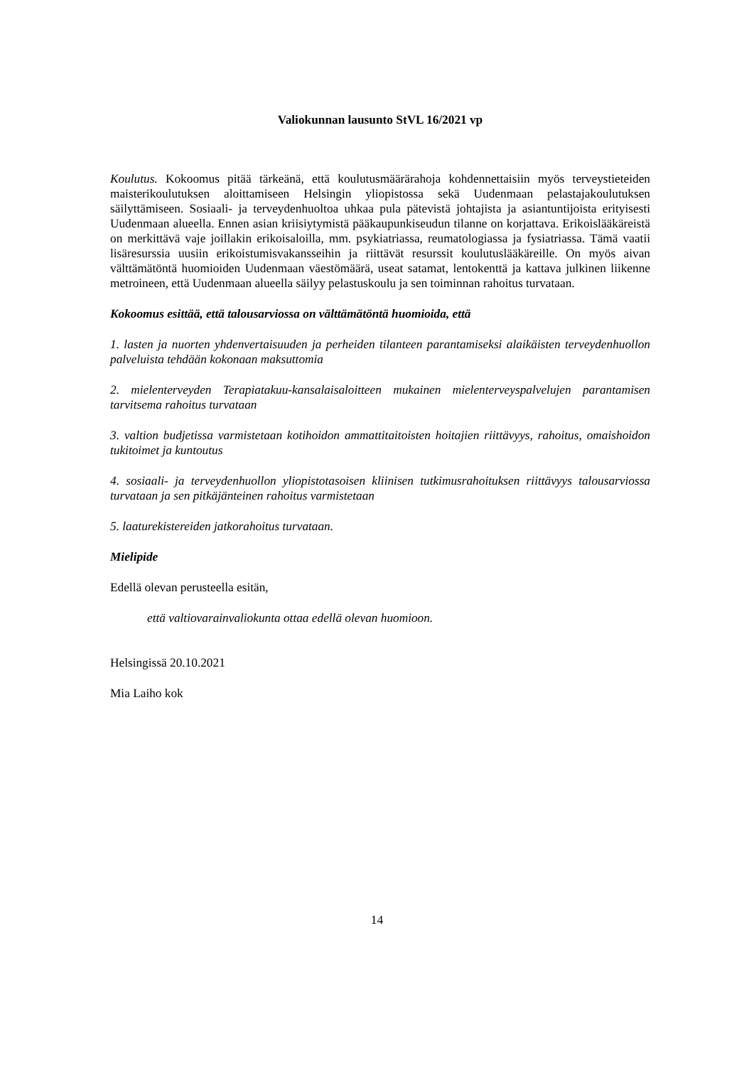Valiokunnan lausunto StVL 16/2021 vp
Koulutus. Kokoomus pitää tärkeänä, että koulutusmäärärahoja kohdennettaisiin myös terveystieteiden maisterikoulutuksen aloittamiseen Helsingin yliopistossa sekä Uudenmaan pelastajakoulutuksen säilyttämiseen. Sosiaali- ja terveydenhuoltoa uhkaa pula pätevistä johtajista ja asiantuntijoista erityisesti Uudenmaan alueella. Ennen asian kriisiytymistä pääkaupunkiseudun tilanne on korjattava. Erikoislääkäreistä on merkittävä vaje joillakin erikoisaloilla, mm. psykiatriassa, reumatologiassa ja fysiatriassa. Tämä vaatii lisäresurssia uusiin erikoistumisvakansseihin ja riittävät resurssit koulutuslääkäreille. On myös aivan välttämätöntä huomioiden Uudenmaan väestömäärä, useat satamat, lentokenttä ja kattava julkinen liikenne metroineen, että Uudenmaan alueella säilyy pelastuskoulu ja sen toiminnan rahoitus turvataan.
Kokoomus esittää, että talousarviossa on välttämätöntä huomioida, että
1. lasten ja nuorten yhdenvertaisuuden ja perheiden tilanteen parantamiseksi alaikäisten terveydenhuollon palveluista tehdään kokonaan maksuttomia
2. mielenterveyden Terapiatakuu-kansalaisaloitteen mukainen mielenterveyspalvelujen parantamisen tarvitsema rahoitus turvataan
3. valtion budjetissa varmistetaan kotihoidon ammattitaitoisten hoitajien riittävyys, rahoitus, omaishoidon tukitoimet ja kuntoutus
4. sosiaali- ja terveydenhuollon yliopistotasoisen kliinisen tutkimusrahoituksen riittävyys talousarviossa turvataan ja sen pitkäjänteinen rahoitus varmistetaan
5. laaturekistereiden jatkorahoitus turvataan.
Mielipide
Edellä olevan perusteella esitän,
että valtiovarainvaliokunta ottaa edellä olevan huomioon.
Helsingissä 20.10.2021
Mia Laiho kok
14